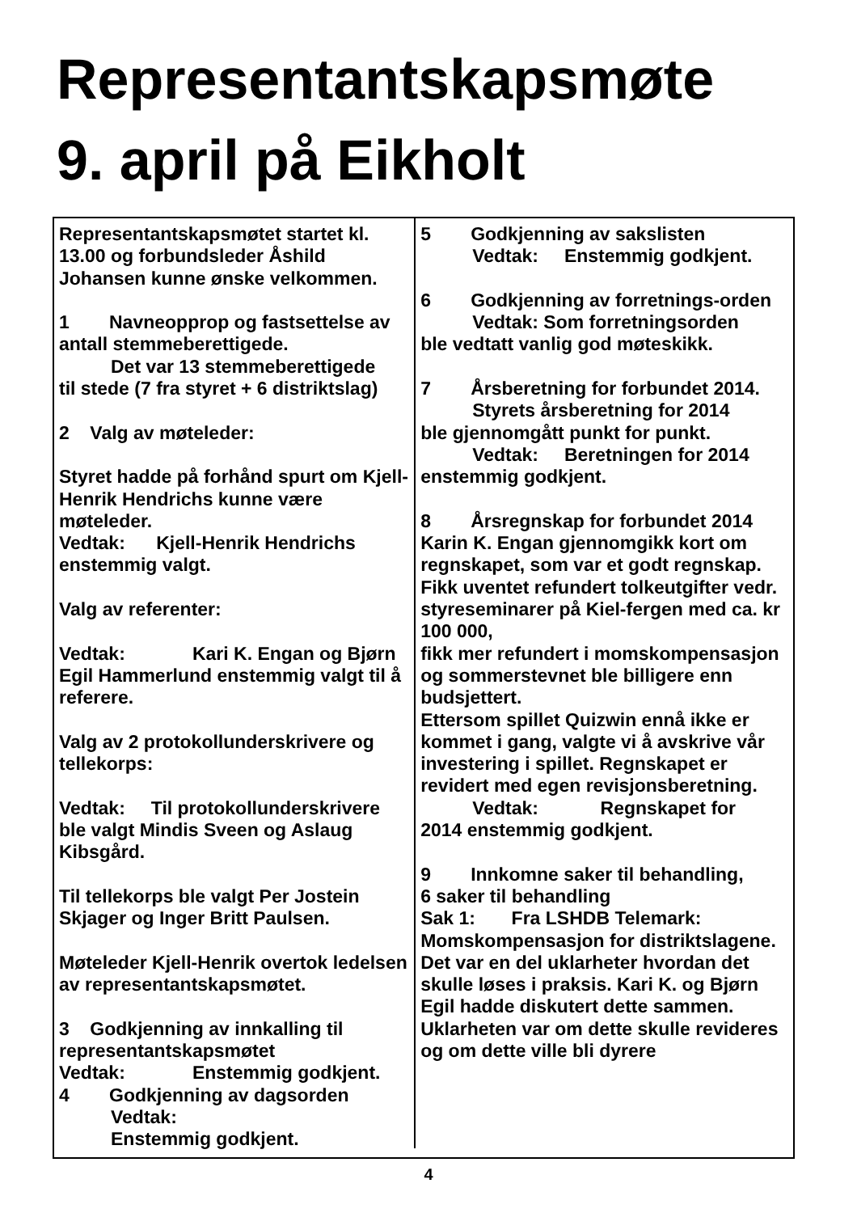Representantskapsmøte
9. april på Eikholt
Representantskapsmøtet startet kl. 13.00 og forbundsleder Åshild Johansen kunne ønske velkommen.
1 Navneopprop og fastsettelse av antall stemmeberettigede.
Det var 13 stemmeberettigede
til stede (7 fra styret + 6 distriktslag)
2 Valg av møteleder:
Styret hadde på forhånd spurt om Kjell-Henrik Hendrichs kunne være møteleder.
Vedtak: Kjell-Henrik Hendrichs enstemmig valgt.
Valg av referenter:
Vedtak: Kari K. Engan og Bjørn Egil Hammerlund enstemmig valgt til å referere.
Valg av 2 protokollunderskrivere og tellekorps:
Vedtak: Til protokollunderskrivere ble valgt Mindis Sveen og Aslaug Kibsgård.
Til tellekorps ble valgt Per Jostein Skjager og Inger Britt Paulsen.
Møteleder Kjell-Henrik overtok ledelsen av representantskapsmøtet.
3 Godkjenning av innkalling til representantskapsmøtet
Vedtak: Enstemmig godkjent.
4 Godkjenning av dagsorden
Vedtak:
Enstemmig godkjent.
5 Godkjenning av sakslisten
Vedtak: Enstemmig godkjent.
6 Godkjenning av forretnings-orden
Vedtak: Som forretningsorden
ble vedtatt vanlig god møteskikk.
7 Årsberetning for forbundet 2014.
Styrets årsberetning for 2014
ble gjennomgått punkt for punkt.
Vedtak: Beretningen for 2014
enstemmig godkjent.
8 Årsregnskap for forbundet 2014
Karin K. Engan gjennomgikk kort om regnskapet, som var et godt regnskap.
Fikk uventet refundert tolkeutgifter vedr. styreseminarer på Kiel-fergen med ca. kr 100 000,
fikk mer refundert i momskompensasjon og sommerstevnet ble billigere enn budsjettert.
Ettersom spillet Quizwin ennå ikke er kommet i gang, valgte vi å avskrive vår investering i spillet. Regnskapet er revidert med egen revisjonsberetning.
Vedtak: Regnskapet for
2014 enstemmig godkjent.
9 Innkomne saker til behandling,
6 saker til behandling
Sak 1: Fra LSHDB Telemark: Momskompensasjon for distriktslagene.
Det var en del uklarheter hvordan det skulle løses i praksis. Kari K. og Bjørn Egil hadde diskutert dette sammen. Uklarheten var om dette skulle revideres og om dette ville bli dyrere
4